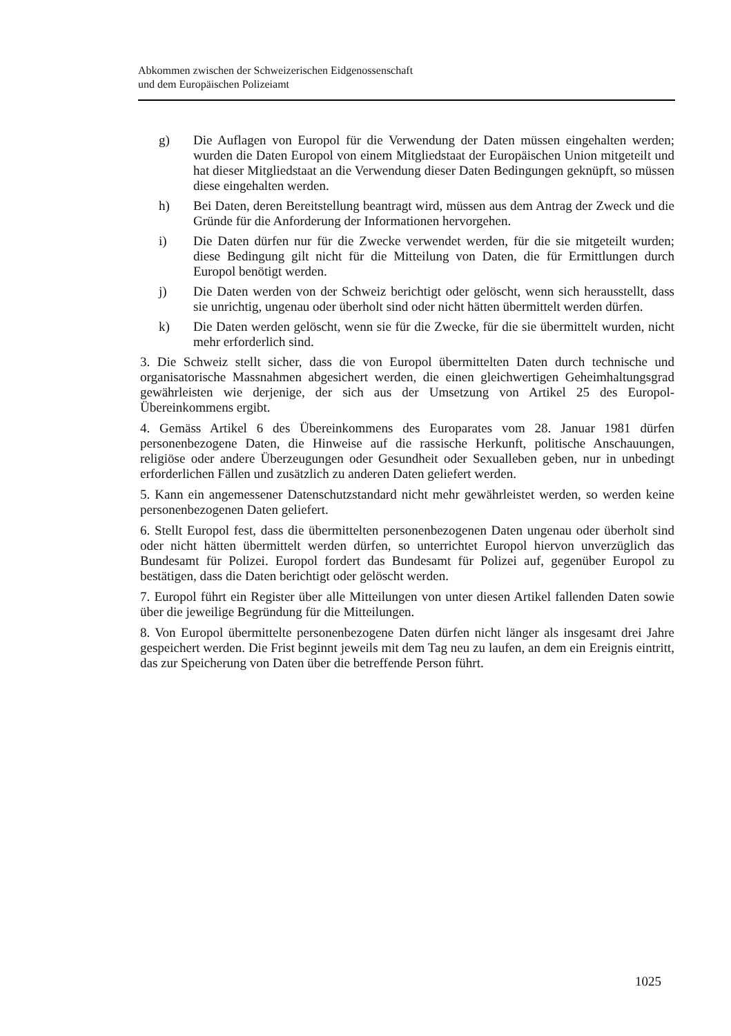Abkommen zwischen der Schweizerischen Eidgenossenschaft
und dem Europäischen Polizeiamt
g) Die Auflagen von Europol für die Verwendung der Daten müssen eingehalten werden; wurden die Daten Europol von einem Mitgliedstaat der Europäischen Union mitgeteilt und hat dieser Mitgliedstaat an die Verwendung dieser Daten Bedingungen geknüpft, so müssen diese eingehalten werden.
h) Bei Daten, deren Bereitstellung beantragt wird, müssen aus dem Antrag der Zweck und die Gründe für die Anforderung der Informationen hervorgehen.
i) Die Daten dürfen nur für die Zwecke verwendet werden, für die sie mitgeteilt wurden; diese Bedingung gilt nicht für die Mitteilung von Daten, die für Ermittlungen durch Europol benötigt werden.
j) Die Daten werden von der Schweiz berichtigt oder gelöscht, wenn sich herausstellt, dass sie unrichtig, ungenau oder überholt sind oder nicht hätten übermittelt werden dürfen.
k) Die Daten werden gelöscht, wenn sie für die Zwecke, für die sie übermittelt wurden, nicht mehr erforderlich sind.
3. Die Schweiz stellt sicher, dass die von Europol übermittelten Daten durch technische und organisatorische Massnahmen abgesichert werden, die einen gleichwertigen Geheimhaltungsgrad gewährleisten wie derjenige, der sich aus der Umsetzung von Artikel 25 des Europol-Übereinkommens ergibt.
4. Gemäss Artikel 6 des Übereinkommens des Europarates vom 28. Januar 1981 dürfen personenbezogene Daten, die Hinweise auf die rassische Herkunft, politische Anschauungen, religiöse oder andere Überzeugungen oder Gesundheit oder Sexualleben geben, nur in unbedingt erforderlichen Fällen und zusätzlich zu anderen Daten geliefert werden.
5. Kann ein angemessener Datenschutzstandard nicht mehr gewährleistet werden, so werden keine personenbezogenen Daten geliefert.
6. Stellt Europol fest, dass die übermittelten personenbezogenen Daten ungenau oder überholt sind oder nicht hätten übermittelt werden dürfen, so unterrichtet Europol hiervon unverzüglich das Bundesamt für Polizei. Europol fordert das Bundesamt für Polizei auf, gegenüber Europol zu bestätigen, dass die Daten berichtigt oder gelöscht werden.
7. Europol führt ein Register über alle Mitteilungen von unter diesen Artikel fallenden Daten sowie über die jeweilige Begründung für die Mitteilungen.
8. Von Europol übermittelte personenbezogene Daten dürfen nicht länger als insgesamt drei Jahre gespeichert werden. Die Frist beginnt jeweils mit dem Tag neu zu laufen, an dem ein Ereignis eintritt, das zur Speicherung von Daten über die betreffende Person führt.
1025